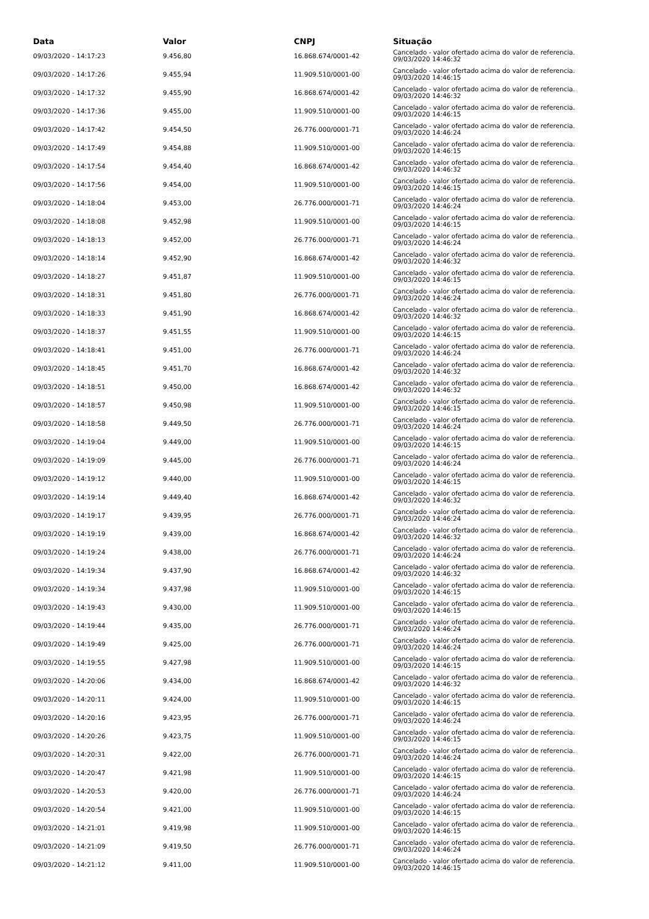| Data | Valor | CNPJ | Situação |
| --- | --- | --- | --- |
| 09/03/2020 - 14:17:23 | 9.456,80 | 16.868.674/0001-42 | Cancelado - valor ofertado acima do valor de referencia. 09/03/2020 14:46:32 |
| 09/03/2020 - 14:17:26 | 9.455,94 | 11.909.510/0001-00 | Cancelado - valor ofertado acima do valor de referencia. 09/03/2020 14:46:15 |
| 09/03/2020 - 14:17:32 | 9.455,90 | 16.868.674/0001-42 | Cancelado - valor ofertado acima do valor de referencia. 09/03/2020 14:46:32 |
| 09/03/2020 - 14:17:36 | 9.455,00 | 11.909.510/0001-00 | Cancelado - valor ofertado acima do valor de referencia. 09/03/2020 14:46:15 |
| 09/03/2020 - 14:17:42 | 9.454,50 | 26.776.000/0001-71 | Cancelado - valor ofertado acima do valor de referencia. 09/03/2020 14:46:24 |
| 09/03/2020 - 14:17:49 | 9.454,88 | 11.909.510/0001-00 | Cancelado - valor ofertado acima do valor de referencia. 09/03/2020 14:46:15 |
| 09/03/2020 - 14:17:54 | 9.454,40 | 16.868.674/0001-42 | Cancelado - valor ofertado acima do valor de referencia. 09/03/2020 14:46:32 |
| 09/03/2020 - 14:17:56 | 9.454,00 | 11.909.510/0001-00 | Cancelado - valor ofertado acima do valor de referencia. 09/03/2020 14:46:15 |
| 09/03/2020 - 14:18:04 | 9.453,00 | 26.776.000/0001-71 | Cancelado - valor ofertado acima do valor de referencia. 09/03/2020 14:46:24 |
| 09/03/2020 - 14:18:08 | 9.452,98 | 11.909.510/0001-00 | Cancelado - valor ofertado acima do valor de referencia. 09/03/2020 14:46:15 |
| 09/03/2020 - 14:18:13 | 9.452,00 | 26.776.000/0001-71 | Cancelado - valor ofertado acima do valor de referencia. 09/03/2020 14:46:24 |
| 09/03/2020 - 14:18:14 | 9.452,90 | 16.868.674/0001-42 | Cancelado - valor ofertado acima do valor de referencia. 09/03/2020 14:46:32 |
| 09/03/2020 - 14:18:27 | 9.451,87 | 11.909.510/0001-00 | Cancelado - valor ofertado acima do valor de referencia. 09/03/2020 14:46:15 |
| 09/03/2020 - 14:18:31 | 9.451,80 | 26.776.000/0001-71 | Cancelado - valor ofertado acima do valor de referencia. 09/03/2020 14:46:24 |
| 09/03/2020 - 14:18:33 | 9.451,90 | 16.868.674/0001-42 | Cancelado - valor ofertado acima do valor de referencia. 09/03/2020 14:46:32 |
| 09/03/2020 - 14:18:37 | 9.451,55 | 11.909.510/0001-00 | Cancelado - valor ofertado acima do valor de referencia. 09/03/2020 14:46:15 |
| 09/03/2020 - 14:18:41 | 9.451,00 | 26.776.000/0001-71 | Cancelado - valor ofertado acima do valor de referencia. 09/03/2020 14:46:24 |
| 09/03/2020 - 14:18:45 | 9.451,70 | 16.868.674/0001-42 | Cancelado - valor ofertado acima do valor de referencia. 09/03/2020 14:46:32 |
| 09/03/2020 - 14:18:51 | 9.450,00 | 16.868.674/0001-42 | Cancelado - valor ofertado acima do valor de referencia. 09/03/2020 14:46:32 |
| 09/03/2020 - 14:18:57 | 9.450,98 | 11.909.510/0001-00 | Cancelado - valor ofertado acima do valor de referencia. 09/03/2020 14:46:15 |
| 09/03/2020 - 14:18:58 | 9.449,50 | 26.776.000/0001-71 | Cancelado - valor ofertado acima do valor de referencia. 09/03/2020 14:46:24 |
| 09/03/2020 - 14:19:04 | 9.449,00 | 11.909.510/0001-00 | Cancelado - valor ofertado acima do valor de referencia. 09/03/2020 14:46:15 |
| 09/03/2020 - 14:19:09 | 9.445,00 | 26.776.000/0001-71 | Cancelado - valor ofertado acima do valor de referencia. 09/03/2020 14:46:24 |
| 09/03/2020 - 14:19:12 | 9.440,00 | 11.909.510/0001-00 | Cancelado - valor ofertado acima do valor de referencia. 09/03/2020 14:46:15 |
| 09/03/2020 - 14:19:14 | 9.449,40 | 16.868.674/0001-42 | Cancelado - valor ofertado acima do valor de referencia. 09/03/2020 14:46:32 |
| 09/03/2020 - 14:19:17 | 9.439,95 | 26.776.000/0001-71 | Cancelado - valor ofertado acima do valor de referencia. 09/03/2020 14:46:24 |
| 09/03/2020 - 14:19:19 | 9.439,00 | 16.868.674/0001-42 | Cancelado - valor ofertado acima do valor de referencia. 09/03/2020 14:46:32 |
| 09/03/2020 - 14:19:24 | 9.438,00 | 26.776.000/0001-71 | Cancelado - valor ofertado acima do valor de referencia. 09/03/2020 14:46:24 |
| 09/03/2020 - 14:19:34 | 9.437,90 | 16.868.674/0001-42 | Cancelado - valor ofertado acima do valor de referencia. 09/03/2020 14:46:32 |
| 09/03/2020 - 14:19:34 | 9.437,98 | 11.909.510/0001-00 | Cancelado - valor ofertado acima do valor de referencia. 09/03/2020 14:46:15 |
| 09/03/2020 - 14:19:43 | 9.430,00 | 11.909.510/0001-00 | Cancelado - valor ofertado acima do valor de referencia. 09/03/2020 14:46:15 |
| 09/03/2020 - 14:19:44 | 9.435,00 | 26.776.000/0001-71 | Cancelado - valor ofertado acima do valor de referencia. 09/03/2020 14:46:24 |
| 09/03/2020 - 14:19:49 | 9.425,00 | 26.776.000/0001-71 | Cancelado - valor ofertado acima do valor de referencia. 09/03/2020 14:46:24 |
| 09/03/2020 - 14:19:55 | 9.427,98 | 11.909.510/0001-00 | Cancelado - valor ofertado acima do valor de referencia. 09/03/2020 14:46:15 |
| 09/03/2020 - 14:20:06 | 9.434,00 | 16.868.674/0001-42 | Cancelado - valor ofertado acima do valor de referencia. 09/03/2020 14:46:32 |
| 09/03/2020 - 14:20:11 | 9.424,00 | 11.909.510/0001-00 | Cancelado - valor ofertado acima do valor de referencia. 09/03/2020 14:46:15 |
| 09/03/2020 - 14:20:16 | 9.423,95 | 26.776.000/0001-71 | Cancelado - valor ofertado acima do valor de referencia. 09/03/2020 14:46:24 |
| 09/03/2020 - 14:20:26 | 9.423,75 | 11.909.510/0001-00 | Cancelado - valor ofertado acima do valor de referencia. 09/03/2020 14:46:15 |
| 09/03/2020 - 14:20:31 | 9.422,00 | 26.776.000/0001-71 | Cancelado - valor ofertado acima do valor de referencia. 09/03/2020 14:46:24 |
| 09/03/2020 - 14:20:47 | 9.421,98 | 11.909.510/0001-00 | Cancelado - valor ofertado acima do valor de referencia. 09/03/2020 14:46:15 |
| 09/03/2020 - 14:20:53 | 9.420,00 | 26.776.000/0001-71 | Cancelado - valor ofertado acima do valor de referencia. 09/03/2020 14:46:24 |
| 09/03/2020 - 14:20:54 | 9.421,00 | 11.909.510/0001-00 | Cancelado - valor ofertado acima do valor de referencia. 09/03/2020 14:46:15 |
| 09/03/2020 - 14:21:01 | 9.419,98 | 11.909.510/0001-00 | Cancelado - valor ofertado acima do valor de referencia. 09/03/2020 14:46:15 |
| 09/03/2020 - 14:21:09 | 9.419,50 | 26.776.000/0001-71 | Cancelado - valor ofertado acima do valor de referencia. 09/03/2020 14:46:24 |
| 09/03/2020 - 14:21:12 | 9.411,00 | 11.909.510/0001-00 | Cancelado - valor ofertado acima do valor de referencia. 09/03/2020 14:46:15 |